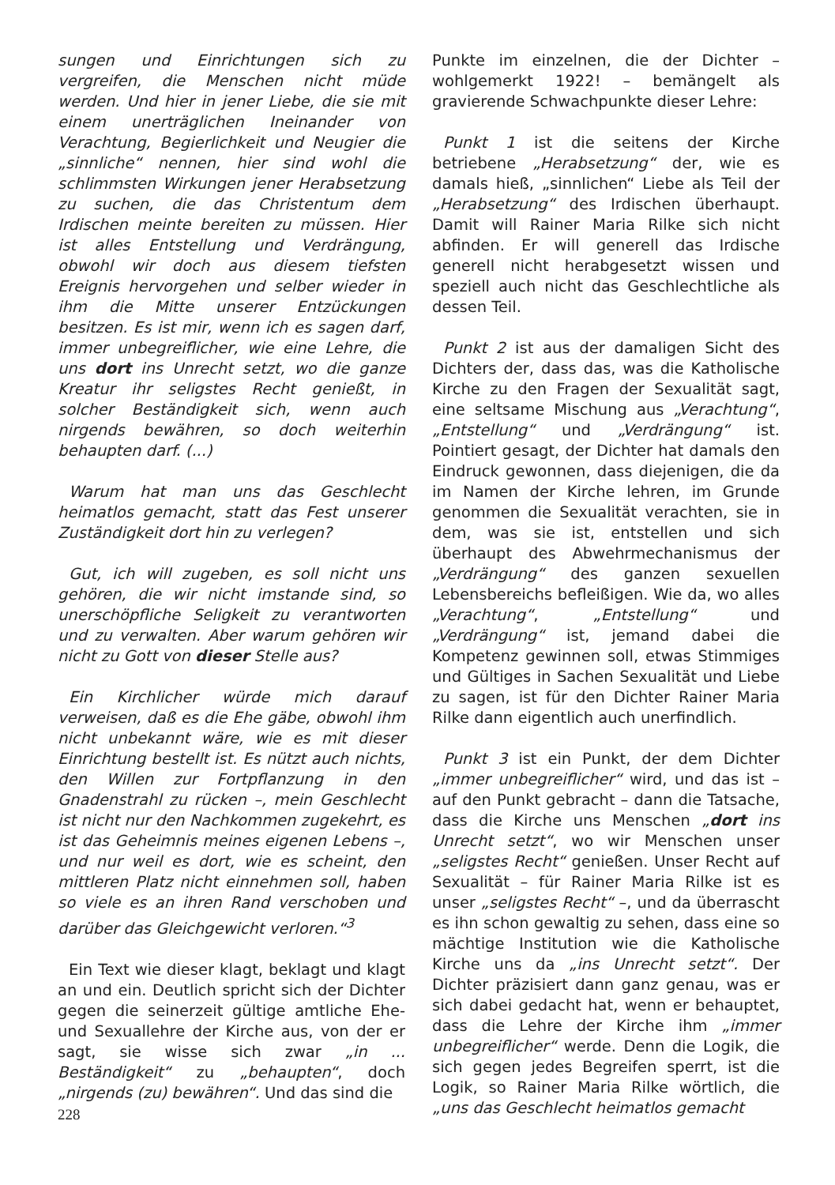sungen und Einrichtungen sich zu vergreifen, die Menschen nicht müde werden. Und hier in jener Liebe, die sie mit einem unerträglichen Ineinander von Verachtung, Begierlichkeit und Neugier die „sinnliche“ nennen, hier sind wohl die schlimmsten Wirkungen jener Herabsetzung zu suchen, die das Christentum dem Irdischen meinte bereiten zu müssen. Hier ist alles Entstellung und Verdrängung, obwohl wir doch aus diesem tiefsten Ereignis hervorgehen und selber wieder in ihm die Mitte unserer Entzückungen besitzen. Es ist mir, wenn ich es sagen darf, immer unbegreiflicher, wie eine Lehre, die uns dort ins Unrecht setzt, wo die ganze Kreatur ihr seligstes Recht genießt, in solcher Beständigkeit sich, wenn auch nirgends bewähren, so doch weiterhin behaupten darf. (...)
Warum hat man uns das Geschlecht heimatlos gemacht, statt das Fest unserer Zuständigkeit dort hin zu verlegen?
Gut, ich will zugeben, es soll nicht uns gehören, die wir nicht imstande sind, so unerschöpfliche Seligkeit zu verantworten und zu verwalten. Aber warum gehören wir nicht zu Gott von dieser Stelle aus?
Ein Kirchlicher würde mich darauf verweisen, daß es die Ehe gäbe, obwohl ihm nicht unbekannt wäre, wie es mit dieser Einrichtung bestellt ist. Es nützt auch nichts, den Willen zur Fortpflanzung in den Gnadenstrahl zu rücken –, mein Geschlecht ist nicht nur den Nachkommen zugekehrt, es ist das Geheimnis meines eigenen Lebens –, und nur weil es dort, wie es scheint, den mittleren Platz nicht einnehmen soll, haben so viele es an ihren Rand verschoben und darüber das Gleichgewicht verloren.“<sup>3</sup>
Ein Text wie dieser klagt, beklagt und klagt an und ein. Deutlich spricht sich der Dichter gegen die seinerzeit gültige amtliche Ehe- und Sexuallehre der Kirche aus, von der er sagt, sie wisse sich zwar „in ... Beständigkeit“ zu „behaupten“, doch „nirgends (zu) bewähren“. Und das sind die
Punkte im einzelnen, die der Dichter – wohlgemerkt 1922! – bemängelt als gravierende Schwachpunkte dieser Lehre:
Punkt 1 ist die seitens der Kirche betriebene „Herabsetzung“ der, wie es damals hieß, „sinnlichen“ Liebe als Teil der „Herabsetzung“ des Irdischen überhaupt. Damit will Rainer Maria Rilke sich nicht abfinden. Er will generell das Irdische generell nicht herabgesetzt wissen und speziell auch nicht das Geschlechtliche als dessen Teil.
Punkt 2 ist aus der damaligen Sicht des Dichters der, dass das, was die Katholische Kirche zu den Fragen der Sexualität sagt, eine seltsame Mischung aus „Verachtung“, „Entstellung“ und „Verdrängung“ ist. Pointiert gesagt, der Dichter hat damals den Eindruck gewonnen, dass diejenigen, die da im Namen der Kirche lehren, im Grunde genommen die Sexualität verachten, sie in dem, was sie ist, entstellen und sich überhaupt des Abwehrmechanismus der „Verdrängung“ des ganzen sexuellen Lebensbereichs befleißigen. Wie da, wo alles „Verachtung“, „Entstellung“ und „Verdrängung“ ist, jemand dabei die Kompetenz gewinnen soll, etwas Stimmiges und Gültiges in Sachen Sexualität und Liebe zu sagen, ist für den Dichter Rainer Maria Rilke dann eigentlich auch unerfindlich.
Punkt 3 ist ein Punkt, der dem Dichter „immer unbegreiflicher“ wird, und das ist – auf den Punkt gebracht – dann die Tatsache, dass die Kirche uns Menschen „dort ins Unrecht setzt“, wo wir Menschen unser „seligstes Recht“ genießen. Unser Recht auf Sexualität – für Rainer Maria Rilke ist es unser „seligstes Recht“ –, und da überrascht es ihn schon gewaltig zu sehen, dass eine so mächtige Institution wie die Katholische Kirche uns da „ins Unrecht setzt“. Der Dichter präzisiert dann ganz genau, was er sich dabei gedacht hat, wenn er behauptet, dass die Lehre der Kirche ihm „immer unbegreiflicher“ werde. Denn die Logik, die sich gegen jedes Begreifen sperrt, ist die Logik, so Rainer Maria Rilke wörtlich, die „uns das Geschlecht heimatlos gemacht
228